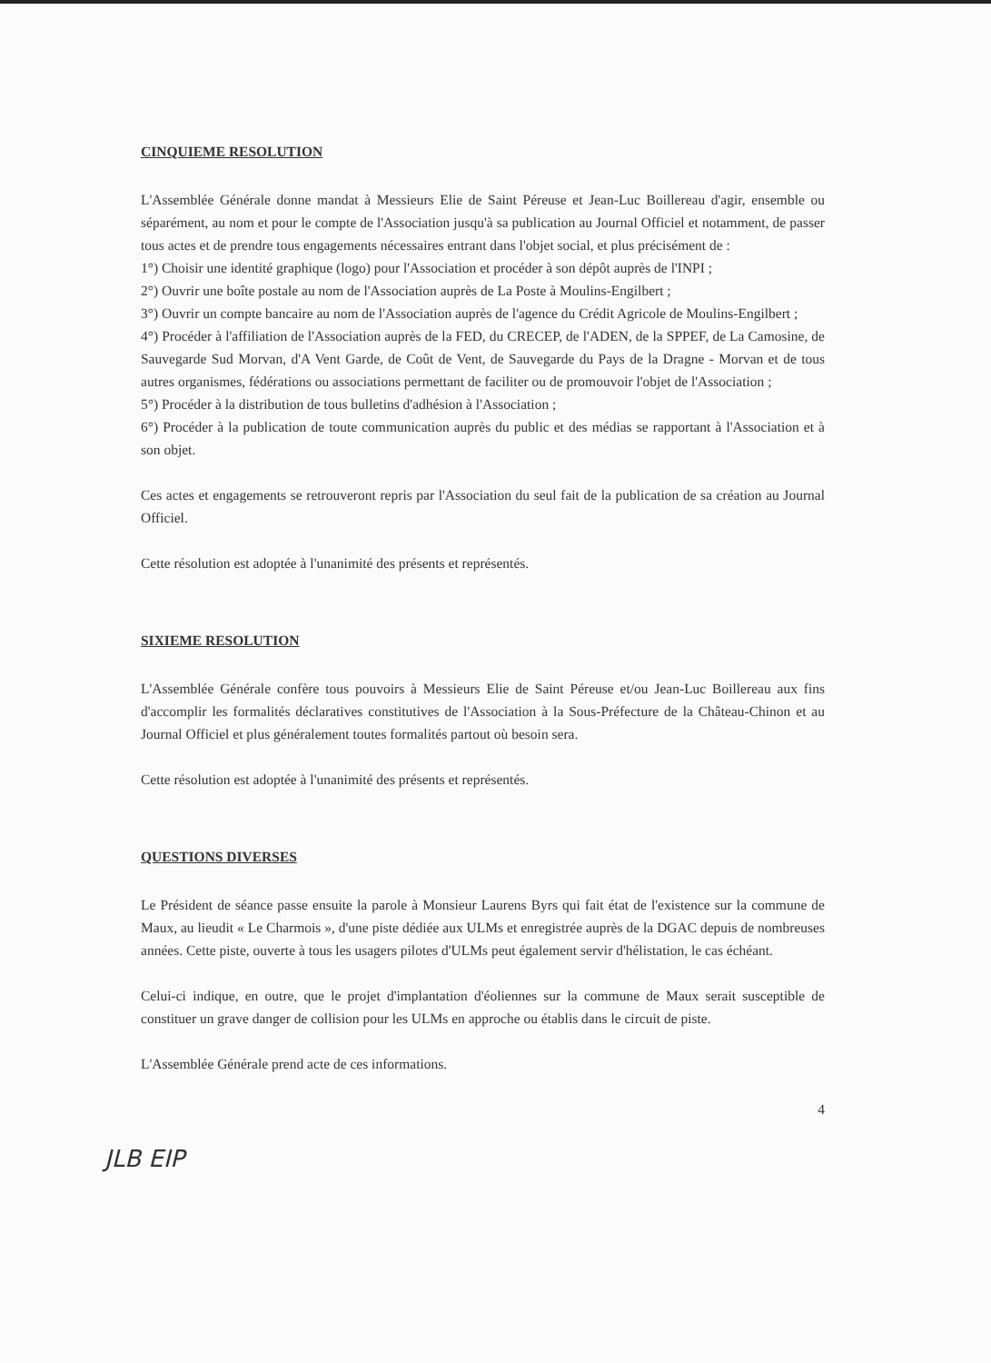CINQUIEME RESOLUTION
L'Assemblée Générale donne mandat à Messieurs Elie de Saint Péreuse et Jean-Luc Boillereau d'agir, ensemble ou séparément, au nom et pour le compte de l'Association jusqu'à sa publication au Journal Officiel et notamment, de passer tous actes et de prendre tous engagements nécessaires entrant dans l'objet social, et plus précisément de :
1°) Choisir une identité graphique (logo) pour l'Association et procéder à son dépôt auprès de l'INPI ;
2°) Ouvrir une boîte postale au nom de l'Association auprès de La Poste à Moulins-Engilbert ;
3°) Ouvrir un compte bancaire au nom de l'Association auprès de l'agence du Crédit Agricole de Moulins-Engilbert ;
4°) Procéder à l'affiliation de l'Association auprès de la FED, du CRECEP, de l'ADEN, de la SPPEF, de La Camosine, de Sauvegarde Sud Morvan, d'A Vent Garde, de Coût de Vent, de Sauvegarde du Pays de la Dragne - Morvan et de tous autres organismes, fédérations ou associations permettant de faciliter ou de promouvoir l'objet de l'Association ;
5°) Procéder à la distribution de tous bulletins d'adhésion à l'Association ;
6°) Procéder à la publication de toute communication auprès du public et des médias se rapportant à l'Association et à son objet.
Ces actes et engagements se retrouveront repris par l'Association du seul fait de la publication de sa création au Journal Officiel.
Cette résolution est adoptée à l'unanimité des présents et représentés.
SIXIEME RESOLUTION
L'Assemblée Générale confère tous pouvoirs à Messieurs Elie de Saint Péreuse et/ou Jean-Luc Boillereau aux fins d'accomplir les formalités déclaratives constitutives de l'Association à la Sous-Préfecture de la Château-Chinon et au Journal Officiel et plus généralement toutes formalités partout où besoin sera.
Cette résolution est adoptée à l'unanimité des présents et représentés.
QUESTIONS DIVERSES
Le Président de séance passe ensuite la parole à Monsieur Laurens Byrs qui fait état de l'existence sur la commune de Maux, au lieudit « Le Charmois », d'une piste dédiée aux ULMs et enregistrée auprès de la DGAC depuis de nombreuses années. Cette piste, ouverte à tous les usagers pilotes d'ULMs peut également servir d'hélistation, le cas échéant.
Celui-ci indique, en outre, que le projet d'implantation d'éoliennes sur la commune de Maux serait susceptible de constituer un grave danger de collision pour les ULMs en approche ou établis dans le circuit de piste.
L'Assemblée Générale prend acte de ces informations.
4
JLB EIP